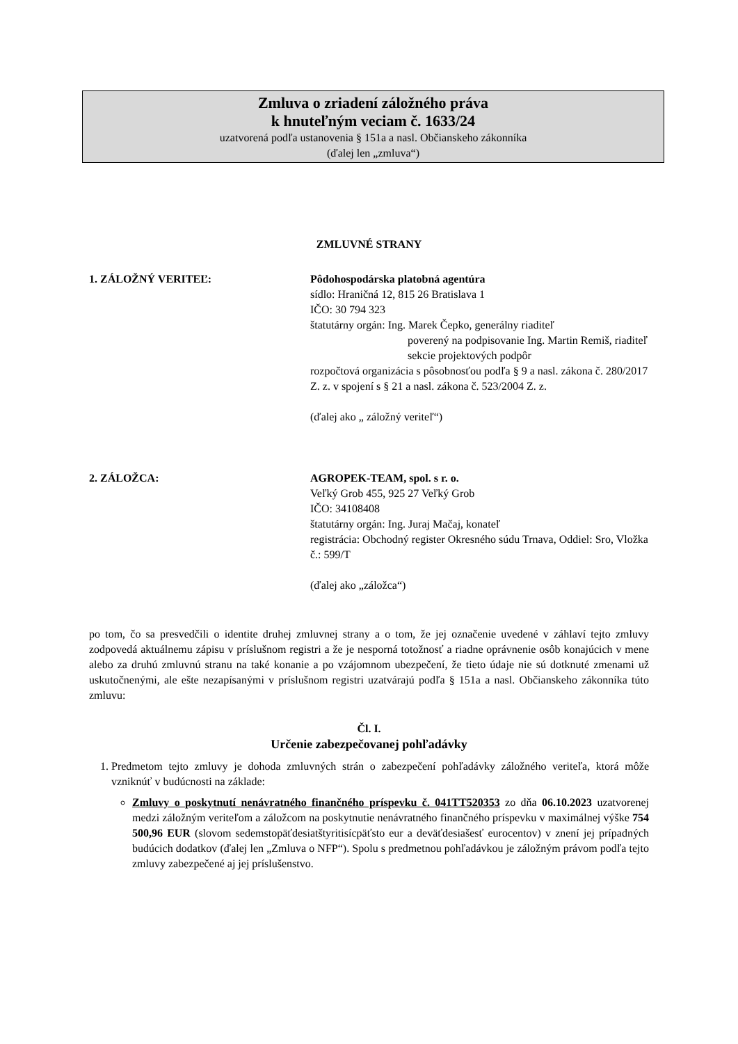Zmluva o zriadení záložného práva
k hnuteľným veciam č. 1633/24
uzatvorená podľa ustanovenia § 151a a nasl. Občianskeho zákonníka
(ďalej len „zmluva“)
ZMLUVNÉ STRANY
1. ZÁLOŽNÝ VERITEĽ: Pôdohospodárska platobná agentúra
sídlo: Hraničná 12, 815 26 Bratislava 1
IČO: 30 794 323
štatutárny orgán: Ing. Marek Čepko, generálny riaditeľ
poverený na podpisovanie Ing. Martin Remiš, riaditeľ sekcie projektových podpôr
rozpočtová organizácia s pôsobnosťou podľa § 9 a nasl. zákona č. 280/2017 Z. z. v spojení s § 21 a nasl. zákona č. 523/2004 Z. z.
(ďalej ako „ záložný veriteľ“)
2. ZÁLOŽCA: AGROPEK-TEAM, spol. s r. o.
Veľký Grob 455, 925 27 Veľký Grob
IČO: 34108408
štatutárny orgán: Ing. Juraj Mačaj, konateľ
registrácia: Obchodný register Okresného súdu Trnava, Oddiel: Sro, Vložka č.: 599/T
(ďalej ako „záložca“)
po tom, čo sa presvedčili o identite druhej zmluvnej strany a o tom, že jej označenie uvedené v záhlaví tejto zmluvy zodpovedá aktuálnemu zápisu v príslušnom registri a že je nesporná totožnosť a riadne oprávnenie osôb konajúcich v mene alebo za druhú zmluvnú stranu na také konanie a po vzájomnom ubezpečení, že tieto údaje nie sú dotknuté zmenami už uskutočnenými, ale ešte nezapísanými v príslušnom registri uzatvárajú podľa § 151a a nasl. Občianskeho zákonníka túto zmluvu:
Čl. I.
Určenie zabezpečovanej pohľadávky
1. Predmetom tejto zmluvy je dohoda zmluvných strán o zabezpečení pohľadávky záložného veriteľa, ktorá môže vzniknúť v budúcnosti na základe:
Zmluvy o poskytnutí nenávratného finančného príspevku č. 041TT520353 zo dňa 06.10.2023 uzatvorenej medzi záložným veriteľom a záložcom na poskytnutie nenávratného finančného príspevku v maximálnej výške 754 500,96 EUR (slovom sedemstopäťdesiatštyritisícpäťsto eur a deväťdesiašesť eurocentov) v znení jej prípadných budúcich dodatkov (ďalej len „Zmluva o NFP“). Spolu s predmetnou pohľadávkou je záložným právom podľa tejto zmluvy zabezpečené aj jej príslušenstvo.